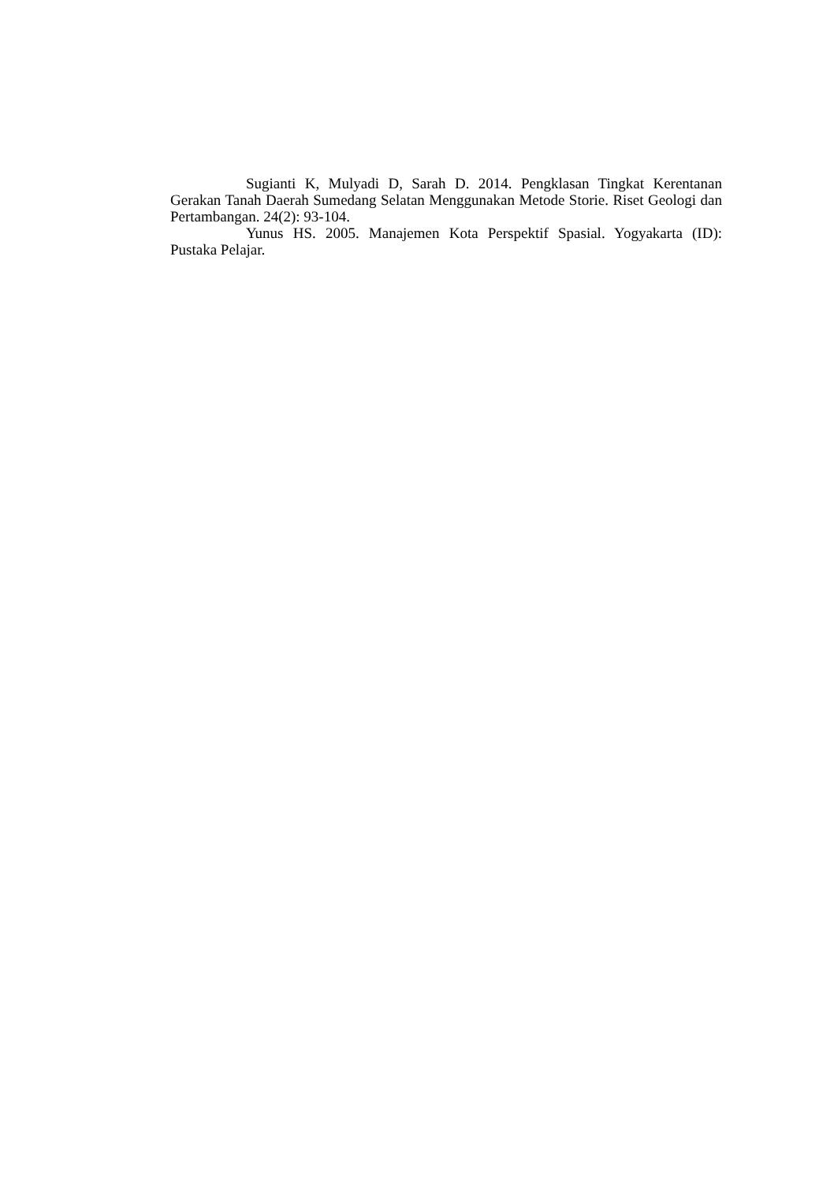Sugianti K, Mulyadi D, Sarah D. 2014. Pengklasan Tingkat Kerentanan Gerakan Tanah Daerah Sumedang Selatan Menggunakan Metode Storie. Riset Geologi dan Pertambangan. 24(2): 93-104.
Yunus HS. 2005. Manajemen Kota Perspektif Spasial. Yogyakarta (ID): Pustaka Pelajar.